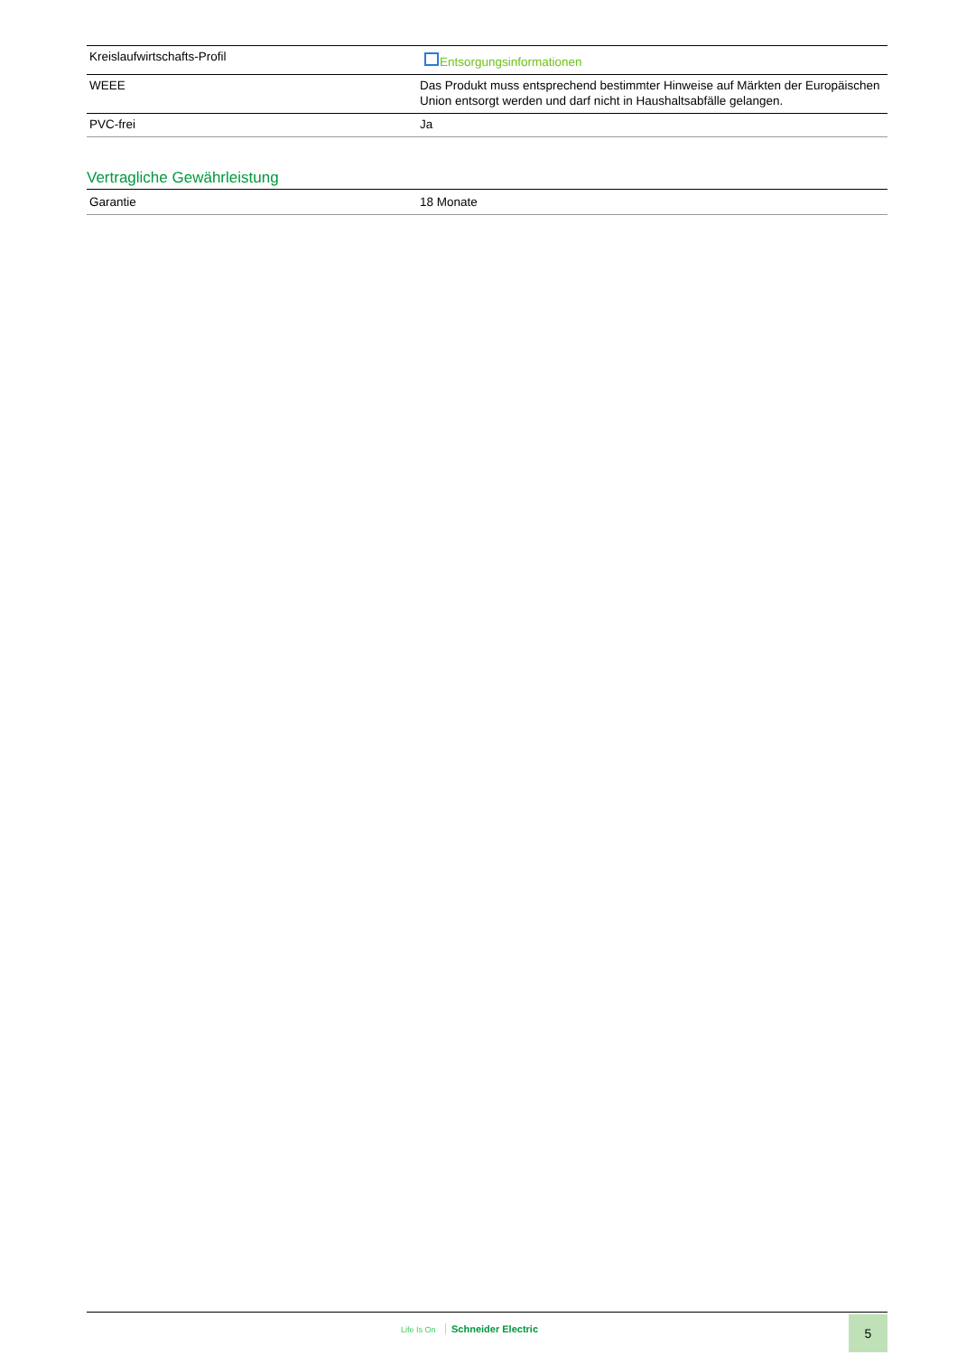| Kreislaufwirtschafts-Profil | Entsorgungsinformationen |
| WEEE | Das Produkt muss entsprechend bestimmter Hinweise auf Märkten der Europäischen Union entsorgt werden und darf nicht in Haushaltsabfälle gelangen. |
| PVC-frei | Ja |
Vertragliche Gewährleistung
| Garantie | 18 Monate |
Life Is On Schneider Electric 5